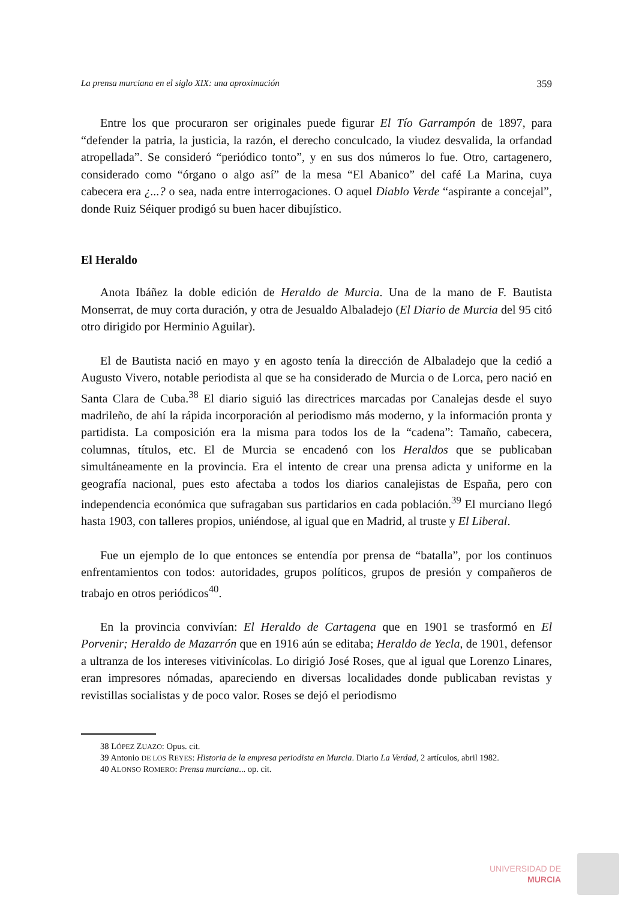La prensa murciana en el siglo XIX: una aproximación 359
Entre los que procuraron ser originales puede figurar El Tío Garrampón de 1897, para “defender la patria, la justicia, la razón, el derecho conculcado, la viudez desvalida, la orfandad atropellada”. Se consideró “periódico tonto”, y en sus dos números lo fue. Otro, cartagenero, considerado como “órgano o algo así” de la mesa “El Abanico” del café La Marina, cuya cabecera era ¿...? o sea, nada entre interrogaciones. O aquel Diablo Verde “aspirante a concejal”, donde Ruiz Séiquer prodigó su buen hacer dibujístico.
El Heraldo
Anota Ibáñez la doble edición de Heraldo de Murcia. Una de la mano de F. Bautista Monserrat, de muy corta duración, y otra de Jesualdo Albaladejo (El Diario de Murcia del 95 citó otro dirigido por Herminio Aguilar).
El de Bautista nació en mayo y en agosto tenía la dirección de Albaladejo que la cedió a Augusto Vivero, notable periodista al que se ha considerado de Murcia o de Lorca, pero nació en Santa Clara de Cuba.<sup>38</sup> El diario siguió las directrices marcadas por Canalejas desde el suyo madrileño, de ahí la rápida incorporación al periodismo más moderno, y la información pronta y partidista. La composición era la misma para todos los de la “cadena”: Tamaño, cabecera, columnas, títulos, etc. El de Murcia se encadenó con los Heraldos que se publicaban simultáneamente en la provincia. Era el intento de crear una prensa adicta y uniforme en la geografía nacional, pues esto afectaba a todos los diarios canalejistas de España, pero con independencia económica que sufragaban sus partidarios en cada población.<sup>39</sup> El murciano llegó hasta 1903, con talleres propios, uniéndose, al igual que en Madrid, al truste y El Liberal.
Fue un ejemplo de lo que entonces se entendía por prensa de “batalla”, por los continuos enfrentamientos con todos: autoridades, grupos políticos, grupos de presión y compañeros de trabajo en otros periódicos<sup>40</sup>.
En la provincia convivían: El Heraldo de Cartagena que en 1901 se trasformó en El Porvenir; Heraldo de Mazarrón que en 1916 aún se editaba; Heraldo de Yecla, de 1901, defensor a ultranza de los intereses vitivinícolas. Lo dirigió José Roses, que al igual que Lorenzo Linares, eran impresores nómadas, apareciendo en diversas localidades donde publicaban revistas y revistillas socialistas y de poco valor. Roses se dejó el periodismo
38 LÓPEZ ZUAZO: Opus. cit.
39 Antonio DE LOS REYES: Historia de la empresa periodista en Murcia. Diario La Verdad, 2 artículos, abril 1982.
40 ALONSO ROMERO: Prensa murciana... op. cit.
UNIVERSIDAD DE
MURCIA